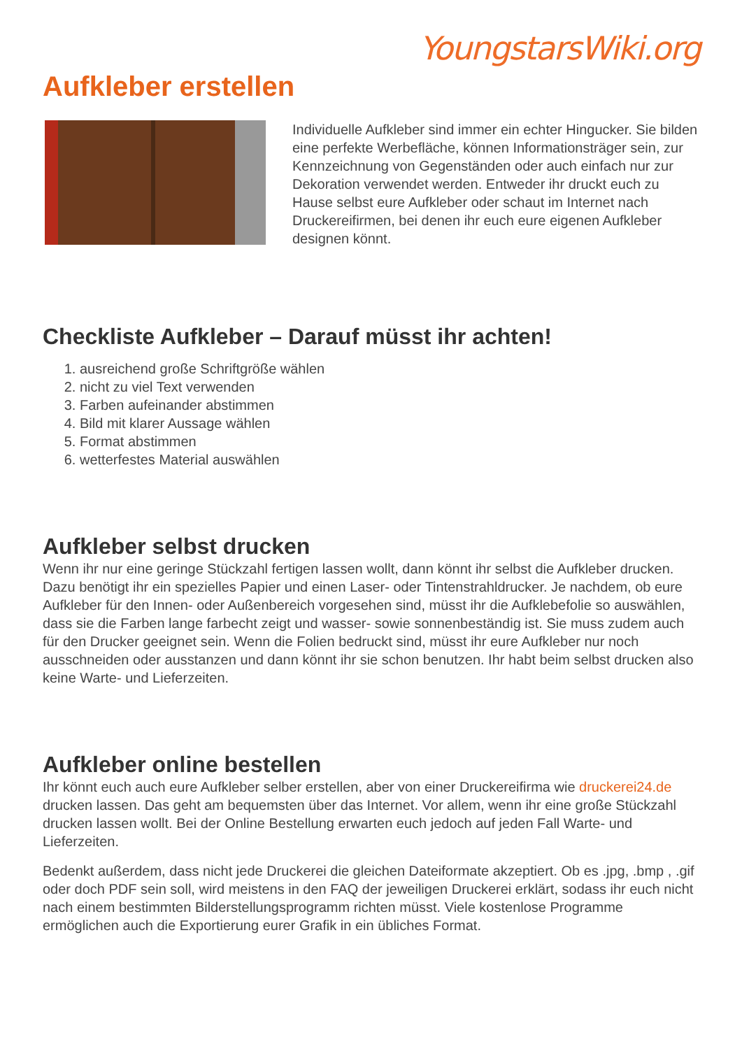YoungstarsWiki.org
Aufkleber erstellen
Individuelle Aufkleber sind immer ein echter Hingucker. Sie bilden eine perfekte Werbefläche, können Informationsträger sein, zur Kennzeichnung von Gegenständen oder auch einfach nur zur Dekoration verwendet werden. Entweder ihr druckt euch zu Hause selbst eure Aufkleber oder schaut im Internet nach Druckereifirmen, bei denen ihr euch eure eigenen Aufkleber designen könnt.
Checkliste Aufkleber – Darauf müsst ihr achten!
1. ausreichend große Schriftgröße wählen
2. nicht zu viel Text verwenden
3. Farben aufeinander abstimmen
4. Bild mit klarer Aussage wählen
5. Format abstimmen
6. wetterfestes Material auswählen
Aufkleber selbst drucken
Wenn ihr nur eine geringe Stückzahl fertigen lassen wollt, dann könnt ihr selbst die Aufkleber drucken. Dazu benötigt ihr ein spezielles Papier und einen Laser- oder Tintenstrahldrucker. Je nachdem, ob eure Aufkleber für den Innen- oder Außenbereich vorgesehen sind, müsst ihr die Aufklebefolie so auswählen, dass sie die Farben lange farbecht zeigt und wasser- sowie sonnenbeständig ist. Sie muss zudem auch für den Drucker geeignet sein. Wenn die Folien bedruckt sind, müsst ihr eure Aufkleber nur noch ausschneiden oder ausstanzen und dann könnt ihr sie schon benutzen. Ihr habt beim selbst drucken also keine Warte- und Lieferzeiten.
Aufkleber online bestellen
Ihr könnt euch auch eure Aufkleber selber erstellen, aber von einer Druckereifirma wie druckerei24.de drucken lassen. Das geht am bequemsten über das Internet. Vor allem, wenn ihr eine große Stückzahl drucken lassen wollt. Bei der Online Bestellung erwarten euch jedoch auf jeden Fall Warte- und Lieferzeiten.
Bedenkt außerdem, dass nicht jede Druckerei die gleichen Dateiformate akzeptiert. Ob es .jpg, .bmp , .gif oder doch PDF sein soll, wird meistens in den FAQ der jeweiligen Druckerei erklärt, sodass ihr euch nicht nach einem bestimmten Bilderstellungsprogramm richten müsst. Viele kostenlose Programme ermöglichen auch die Exportierung eurer Grafik in ein übliches Format.